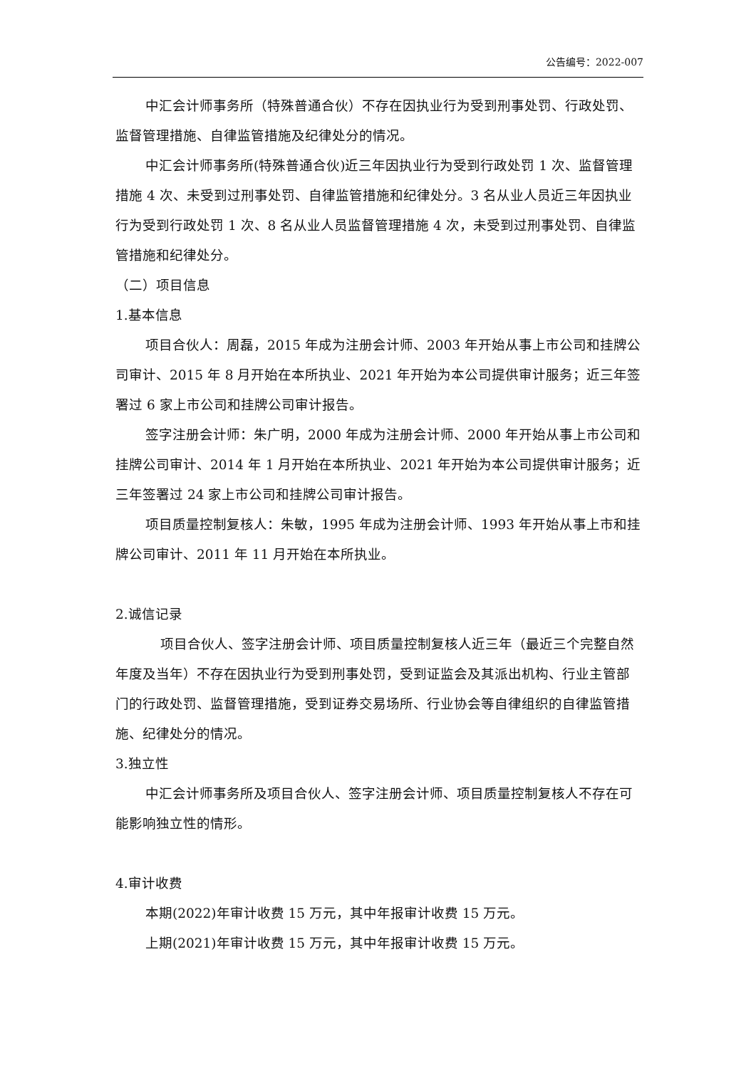公告编号：2022-007
中汇会计师事务所（特殊普通合伙）不存在因执业行为受到刑事处罚、行政处罚、监督管理措施、自律监管措施及纪律处分的情况。
中汇会计师事务所(特殊普通合伙)近三年因执业行为受到行政处罚 1 次、监督管理措施 4 次、未受到过刑事处罚、自律监管措施和纪律处分。3 名从业人员近三年因执业行为受到行政处罚 1 次、8 名从业人员监督管理措施 4 次，未受到过刑事处罚、自律监管措施和纪律处分。
（二）项目信息
1.基本信息
项目合伙人：周磊，2015 年成为注册会计师、2003 年开始从事上市公司和挂牌公司审计、2015 年 8 月开始在本所执业、2021 年开始为本公司提供审计服务；近三年签署过 6 家上市公司和挂牌公司审计报告。
签字注册会计师：朱广明，2000 年成为注册会计师、2000 年开始从事上市公司和挂牌公司审计、2014 年 1 月开始在本所执业、2021 年开始为本公司提供审计服务；近三年签署过 24 家上市公司和挂牌公司审计报告。
项目质量控制复核人：朱敏，1995 年成为注册会计师、1993 年开始从事上市和挂牌公司审计、2011 年 11 月开始在本所执业。
2.诚信记录
项目合伙人、签字注册会计师、项目质量控制复核人近三年（最近三个完整自然年度及当年）不存在因执业行为受到刑事处罚，受到证监会及其派出机构、行业主管部门的行政处罚、监督管理措施，受到证券交易场所、行业协会等自律组织的自律监管措施、纪律处分的情况。
3.独立性
中汇会计师事务所及项目合伙人、签字注册会计师、项目质量控制复核人不存在可能影响独立性的情形。
4.审计收费
本期(2022)年审计收费 15 万元，其中年报审计收费 15 万元。
上期(2021)年审计收费 15 万元，其中年报审计收费 15 万元。